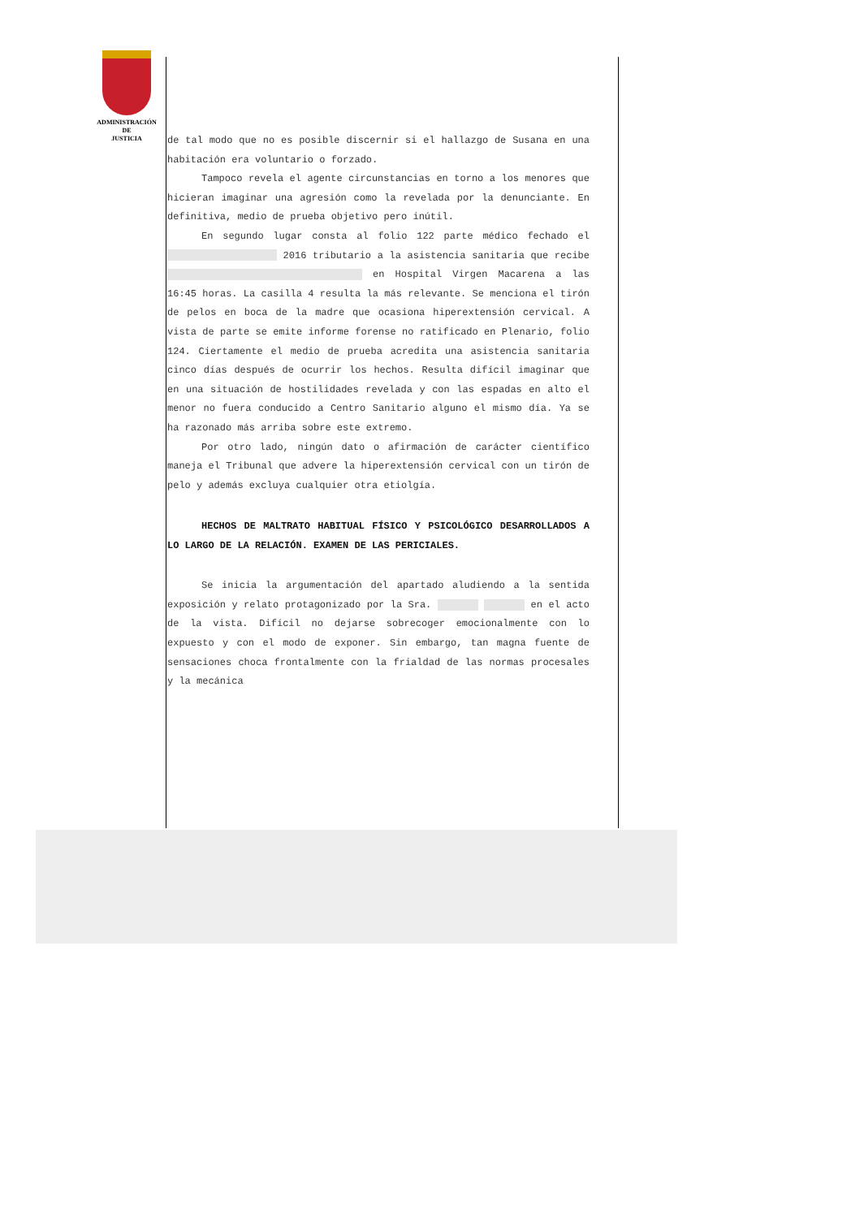ADMINISTRACIÓN
DE
JUSTICIA
de tal modo que no es posible discernir si el hallazgo de Susana en una habitación era voluntario o forzado.
Tampoco revela el agente circunstancias en torno a los menores que hicieran imaginar una agresión como la revelada por la denunciante. En definitiva, medio de prueba objetivo pero inútil.
En segundo lugar consta al folio 122 parte médico fechado el 2016 tributario a la asistencia sanitaria que recibe en Hospital Virgen Macarena a las 16:45 horas. La casilla 4 resulta la más relevante. Se menciona el tirón de pelos en boca de la madre que ocasiona hiperextensión cervical. A vista de parte se emite informe forense no ratificado en Plenario, folio 124. Ciertamente el medio de prueba acredita una asistencia sanitaria cinco días después de ocurrir los hechos. Resulta difícil imaginar que en una situación de hostilidades revelada y con las espadas en alto el menor no fuera conducido a Centro Sanitario alguno el mismo día. Ya se ha razonado más arriba sobre este extremo.
Por otro lado, ningún dato o afirmación de carácter científico maneja el Tribunal que advere la hiperextensión cervical con un tirón de pelo y además excluya cualquier otra etiolgía.
HECHOS DE MALTRATO HABITUAL FÍSICO Y PSICOLÓGICO DESARROLLADOS A LO LARGO DE LA RELACIÓN. EXAMEN DE LAS PERICIALES.
Se inicia la argumentación del apartado aludiendo a la sentida exposición y relato protagonizado por la Sra. en el acto de la vista. Difícil no dejarse sobrecoger emocionalmente con lo expuesto y con el modo de exponer. Sin embargo, tan magna fuente de sensaciones choca frontalmente con la frialdad de las normas procesales y la mecánica